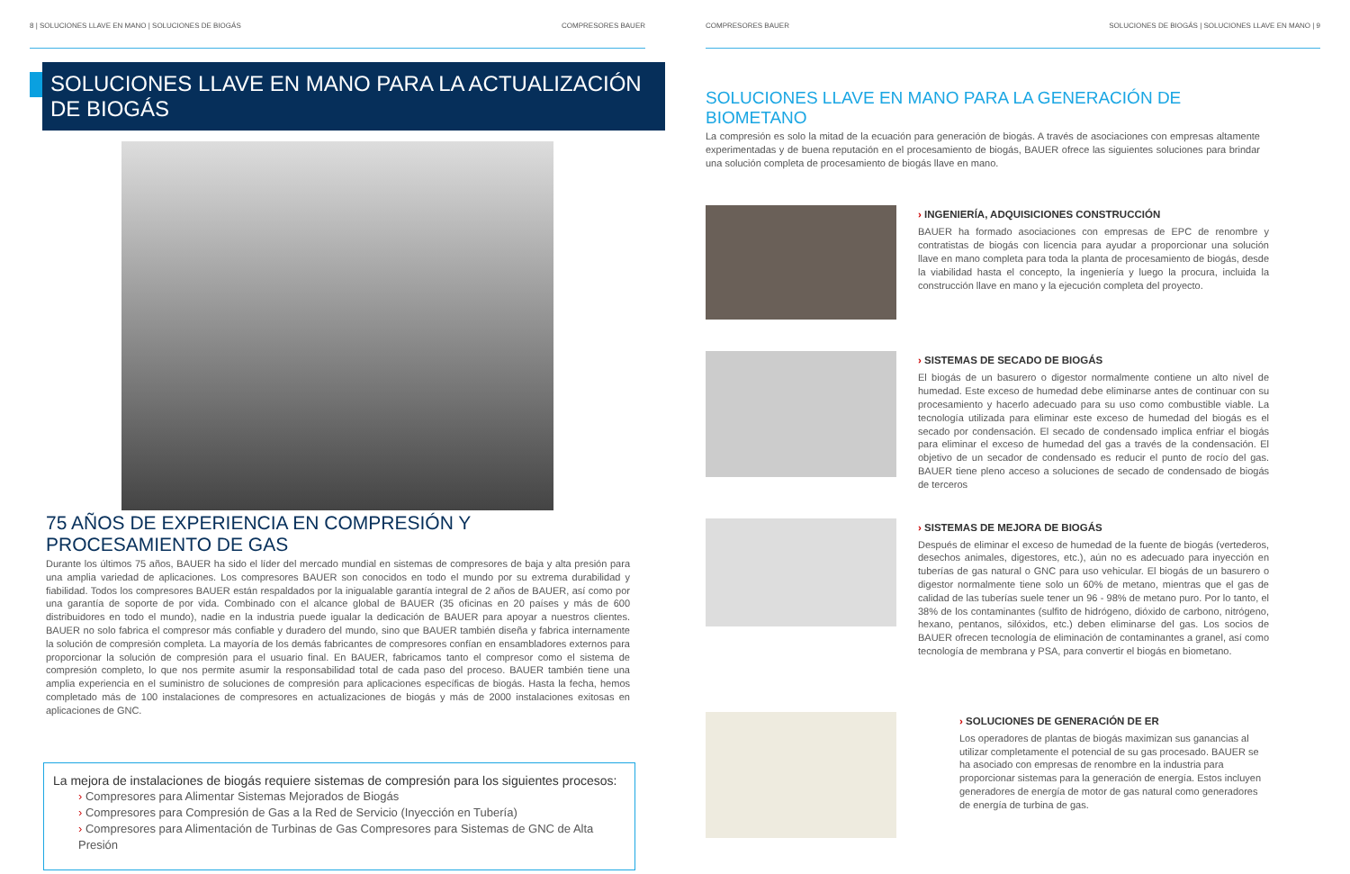8 | SOLUCIONES LLAVE EN MANO | SOLUCIONES DE BIOGÁS COMPRESORES BAUER
SOLUCIONES LLAVE EN MANO PARA LA ACTUALIZACIÓN DE BIOGÁS
75 AÑOS DE EXPERIENCIA EN COMPRESIÓN Y PROCESAMIENTO DE GAS
Durante los últimos 75 años, BAUER ha sido el líder del mercado mundial en sistemas de compresores de baja y alta presión para una amplia variedad de aplicaciones. Los compresores BAUER son conocidos en todo el mundo por su extrema durabilidad y fiabilidad. Todos los compresores BAUER están respaldados por la inigualable garantía integral de 2 años de BAUER, así como por una garantía de soporte de por vida. Combinado con el alcance global de BAUER (35 oficinas en 20 países y más de 600 distribuidores en todo el mundo), nadie en la industria puede igualar la dedicación de BAUER para apoyar a nuestros clientes. BAUER no solo fabrica el compresor más confiable y duradero del mundo, sino que BAUER también diseña y fabrica internamente la solución de compresión completa. La mayoría de los demás fabricantes de compresores confían en ensambladores externos para proporcionar la solución de compresión para el usuario final. En BAUER, fabricamos tanto el compresor como el sistema de compresión completo, lo que nos permite asumir la responsabilidad total de cada paso del proceso. BAUER también tiene una amplia experiencia en el suministro de soluciones de compresión para aplicaciones específicas de biogás. Hasta la fecha, hemos completado más de 100 instalaciones de compresores en actualizaciones de biogás y más de 2000 instalaciones exitosas en aplicaciones de GNC.
La mejora de instalaciones de biogás requiere sistemas de compresión para los siguientes procesos:
› Compresores para Alimentar Sistemas Mejorados de Biogás
› Compresores para Compresión de Gas a la Red de Servicio (Inyección en Tubería)
› Compresores para Alimentación de Turbinas de Gas Compresores para Sistemas de GNC de Alta Presión
COMPRESORES BAUER SOLUCIONES DE BIOGÁS | SOLUCIONES LLAVE EN MANO | 9
SOLUCIONES LLAVE EN MANO PARA LA GENERACIÓN DE BIOMETANO
La compresión es solo la mitad de la ecuación para generación de biogás. A través de asociaciones con empresas altamente experimentadas y de buena reputación en el procesamiento de biogás, BAUER ofrece las siguientes soluciones para brindar una solución completa de procesamiento de biogás llave en mano.
› INGENIERÍA, ADQUISICIONES CONSTRUCCIÓN
BAUER ha formado asociaciones con empresas de EPC de renombre y contratistas de biogás con licencia para ayudar a proporcionar una solución llave en mano completa para toda la planta de procesamiento de biogás, desde la viabilidad hasta el concepto, la ingeniería y luego la procura, incluida la construcción llave en mano y la ejecución completa del proyecto.
› SISTEMAS DE SECADO DE BIOGÁS
El biogás de un basurero o digestor normalmente contiene un alto nivel de humedad. Este exceso de humedad debe eliminarse antes de continuar con su procesamiento y hacerlo adecuado para su uso como combustible viable. La tecnología utilizada para eliminar este exceso de humedad del biogás es el secado por condensación. El secado de condensado implica enfriar el biogás para eliminar el exceso de humedad del gas a través de la condensación. El objetivo de un secador de condensado es reducir el punto de rocío del gas. BAUER tiene pleno acceso a soluciones de secado de condensado de biogás de terceros
› SISTEMAS DE MEJORA DE BIOGÁS
Después de eliminar el exceso de humedad de la fuente de biogás (vertederos, desechos animales, digestores, etc.), aún no es adecuado para inyección en tuberías de gas natural o GNC para uso vehicular. El biogás de un basurero o digestor normalmente tiene solo un 60% de metano, mientras que el gas de calidad de las tuberías suele tener un 96 - 98% de metano puro. Por lo tanto, el 38% de los contaminantes (sulfito de hidrógeno, dióxido de carbono, nitrógeno, hexano, pentanos, silóxidos, etc.) deben eliminarse del gas. Los socios de BAUER ofrecen tecnología de eliminación de contaminantes a granel, así como tecnología de membrana y PSA, para convertir el biogás en biometano.
› SOLUCIONES DE GENERACIÓN DE ER
Los operadores de plantas de biogás maximizan sus ganancias al utilizar completamente el potencial de su gas procesado. BAUER se ha asociado con empresas de renombre en la industria para proporcionar sistemas para la generación de energía. Estos incluyen generadores de energía de motor de gas natural como generadores de energía de turbina de gas.